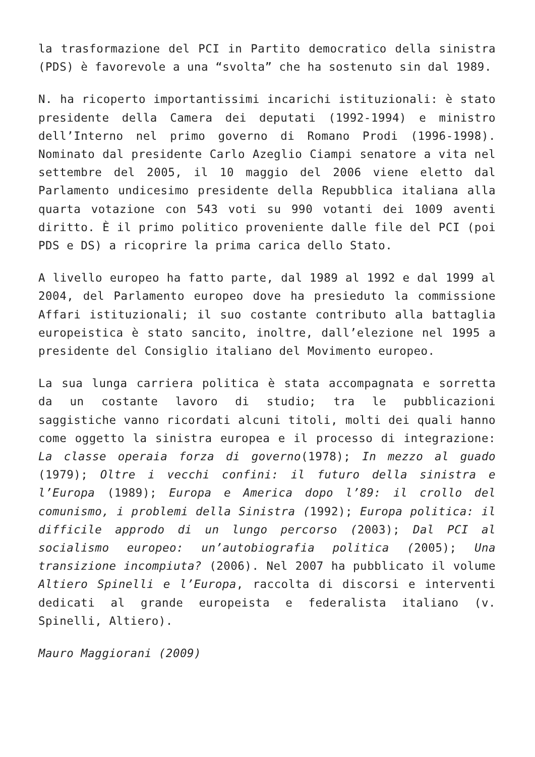la trasformazione del PCI in Partito democratico della sinistra (PDS) è favorevole a una “svolta” che ha sostenuto sin dal 1989.
N. ha ricoperto importantissimi incarichi istituzionali: è stato presidente della Camera dei deputati (1992-1994) e ministro dell’Interno nel primo governo di Romano Prodi (1996-1998). Nominato dal presidente Carlo Azeglio Ciampi senatore a vita nel settembre del 2005, il 10 maggio del 2006 viene eletto dal Parlamento undicesimo presidente della Repubblica italiana alla quarta votazione con 543 voti su 990 votanti dei 1009 aventi diritto. È il primo politico proveniente dalle file del PCI (poi PDS e DS) a ricoprire la prima carica dello Stato.
A livello europeo ha fatto parte, dal 1989 al 1992 e dal 1999 al 2004, del Parlamento europeo dove ha presieduto la commissione Affari istituzionali; il suo costante contributo alla battaglia europeistica è stato sancito, inoltre, dall’elezione nel 1995 a presidente del Consiglio italiano del Movimento europeo.
La sua lunga carriera politica è stata accompagnata e sorretta da un costante lavoro di studio; tra le pubblicazioni saggistiche vanno ricordati alcuni titoli, molti dei quali hanno come oggetto la sinistra europea e il processo di integrazione: La classe operaia forza di governo(1978); In mezzo al guado (1979); Oltre i vecchi confini: il futuro della sinistra e l’Europa (1989); Europa e America dopo l’89: il crollo del comunismo, i problemi della Sinistra (1992); Europa politica: il difficile approdo di un lungo percorso (2003); Dal PCI al socialismo europeo: un’autobiografia politica (2005); Una transizione incompiuta? (2006). Nel 2007 ha pubblicato il volume Altiero Spinelli e l’Europa, raccolta di discorsi e interventi dedicati al grande europeista e federalista italiano (v. Spinelli, Altiero).
Mauro Maggiorani (2009)